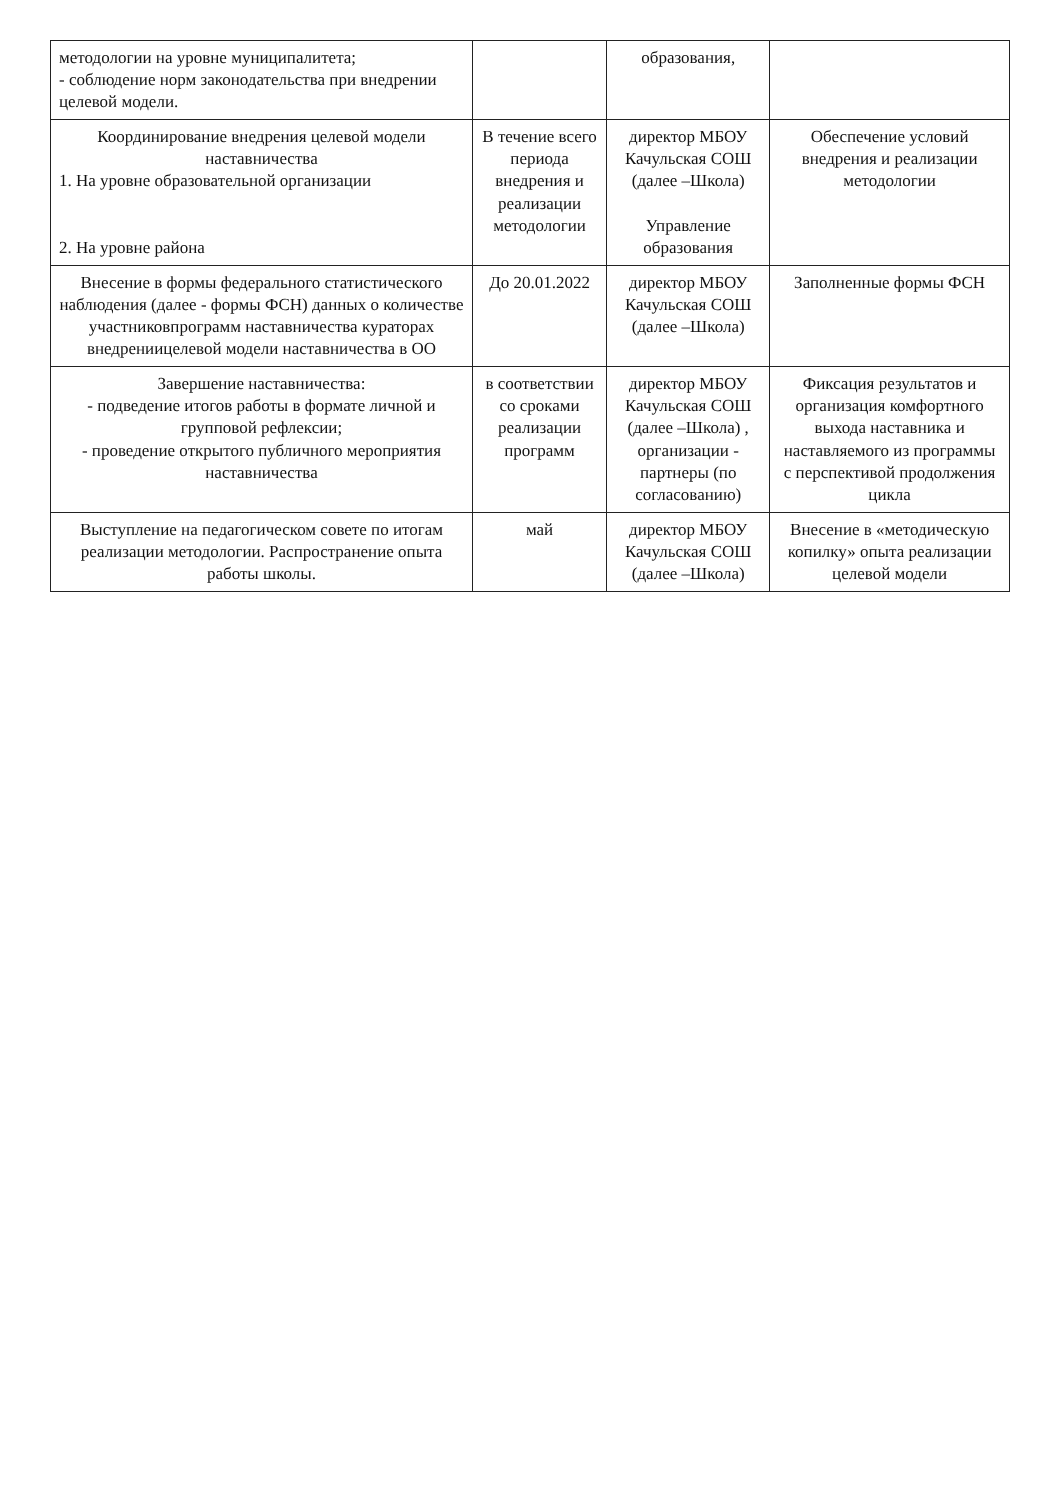| методологии на уровне муниципалитета; - соблюдение норм законодательства при внедрении целевой модели. | | образования, | |
| Координирование внедрения целевой модели наставничества 1. На уровне образовательной организации 2. На уровне района | В течение всего периода внедрения и реализации методологии | директор МБОУ Качульская СОШ (далее –Школа) Управление образования | Обеспечение условий внедрения и реализации методологии |
| Внесение в формы федерального статистического наблюдения (далее - формы ФСН) данных о количестве участниковпрограмм наставничества кураторах внедрениицелевой модели наставничества в ОО | До 20.01.2022 | директор МБОУ Качульская СОШ (далее –Школа) | Заполненные формы ФСН |
| Завершение наставничества: - подведение итогов работы в формате личной и групповой рефлексии; - проведение открытого публичного мероприятия наставничества | в соответствии со сроками реализации программ | директор МБОУ Качульская СОШ (далее –Школа) , организации - партнеры (по согласованию) | Фиксация результатов и организация комфортного выхода наставника и наставляемого из программы с перспективой продолжения цикла |
| Выступление на педагогическом совете по итогам реализации методологии. Распространение опыта работы школы. | май | директор МБОУ Качульская СОШ (далее –Школа) | Внесение в «методическую копилку» опыта реализации целевой модели |